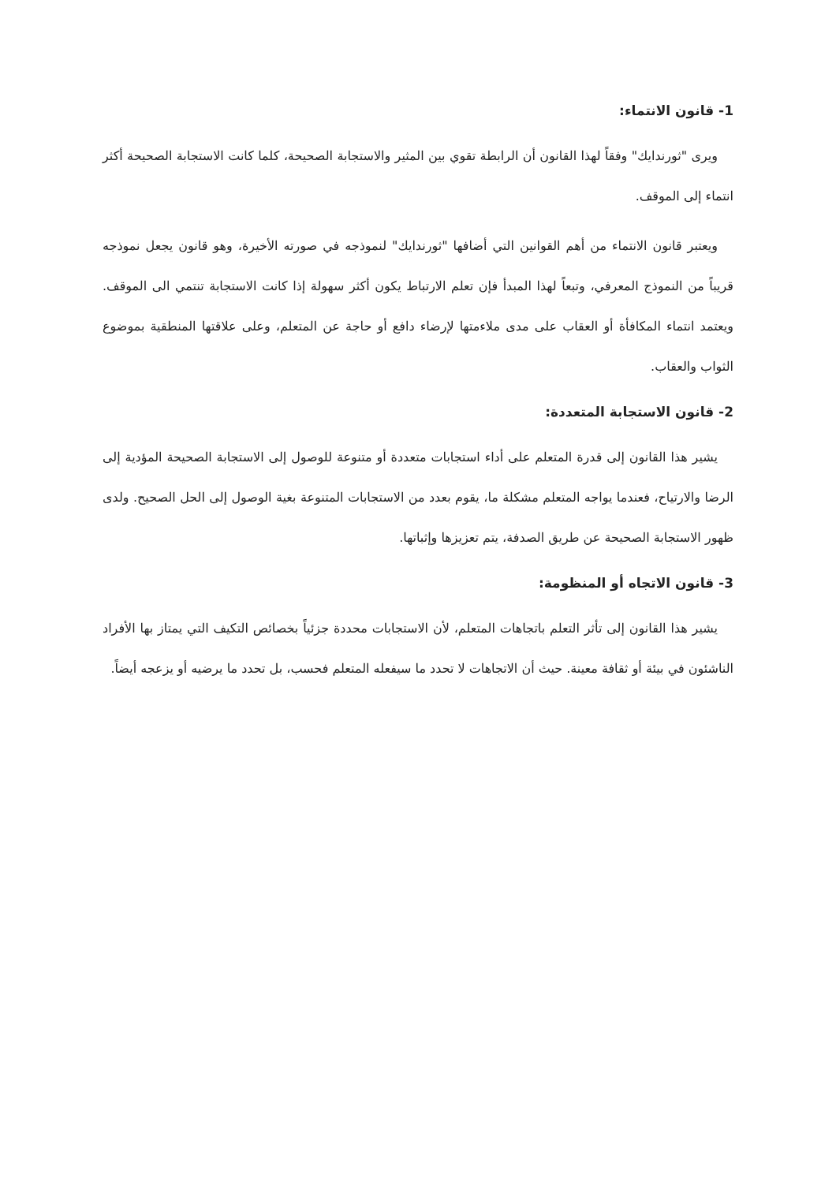1- قانون الانتماء:
ويرى "ثورندايك" وفقاً لهذا القانون أن الرابطة تقوي بين المثير والاستجابة الصحيحة، كلما كانت الاستجابة الصحيحة أكثر انتماء إلى الموقف.
ويعتبر قانون الانتماء من أهم القوانين التي أضافها "ثورندايك" لنموذجه في صورته الأخيرة، وهو قانون يجعل نموذجه قريباً من النموذج المعرفي، وتبعاً لهذا المبدأ فإن تعلم الارتباط يكون أكثر سهولة إذا كانت الاستجابة تنتمي الى الموقف. ويعتمد انتماء المكافأة أو العقاب على مدى ملاءمتها لإرضاء دافع أو حاجة عن المتعلم، وعلى علاقتها المنطقية بموضوع الثواب والعقاب.
2- قانون الاستجابة المتعددة:
يشير هذا القانون إلى قدرة المتعلم على أداء استجابات متعددة أو متنوعة للوصول إلى الاستجابة الصحيحة المؤدية إلى الرضا والارتياح، فعندما يواجه المتعلم مشكلة ما، يقوم بعدد من الاستجابات المتنوعة بغية الوصول إلى الحل الصحيح. ولدى ظهور الاستجابة الصحيحة عن طريق الصدفة، يتم تعزيزها وإثباتها.
3- قانون الاتجاه أو المنظومة:
يشير هذا القانون إلى تأثر التعلم باتجاهات المتعلم، لأن الاستجابات محددة جزئياً بخصائص التكيف التي يمتاز بها الأفراد الناشئون في بيئة أو ثقافة معينة. حيث أن الاتجاهات لا تحدد ما سيفعله المتعلم فحسب، بل تحدد ما يرضيه أو يزعجه أيضاً.